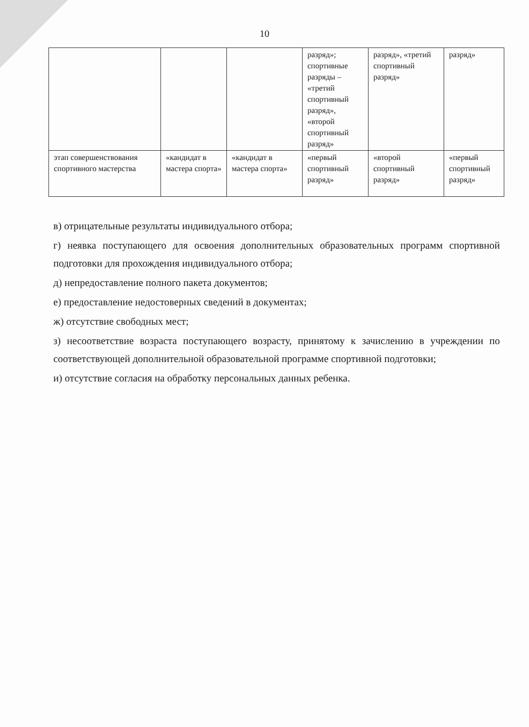10
| | | | разряд»; спортивные разряды – «третий спортивный разряд», «второй спортивный разряд» | разряд», «третий спортивный разряд» | разряд» |
| этап совершенствования спортивного мастерства | «кандидат в мастера спорта» | «кандидат в мастера спорта» | «первый спортивный разряд» | «второй спортивный разряд» | «первый спортивный разряд» |
в) отрицательные результаты индивидуального отбора;
г) неявка поступающего для освоения дополнительных образовательных программ спортивной подготовки для прохождения индивидуального отбора;
д) непредоставление полного пакета документов;
е) предоставление недостоверных сведений в документах;
ж) отсутствие свободных мест;
з) несоответствие возраста поступающего возрасту, принятому к зачислению в учреждении по соответствующей дополнительной образовательной программе спортивной подготовки;
и) отсутствие согласия на обработку персональных данных ребенка.